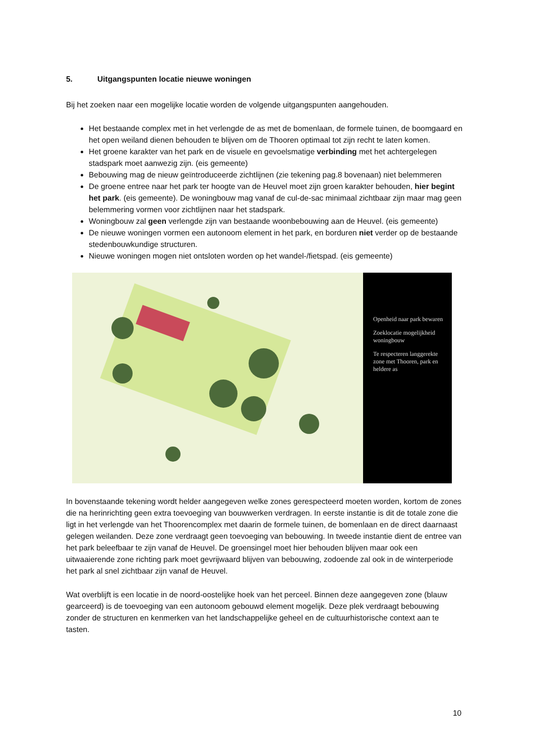5. Uitgangspunten locatie nieuwe woningen
Bij het zoeken naar een mogelijke locatie worden de volgende uitgangspunten aangehouden.
Het bestaande complex met in het verlengde de as met de bomenlaan, de formele tuinen, de boomgaard en het open weiland dienen behouden te blijven om de Thooren optimaal tot zijn recht te laten komen.
Het groene karakter van het park en de visuele en gevoelsmatige verbinding met het achtergelegen stadspark moet aanwezig zijn. (eis gemeente)
Bebouwing mag de nieuw geïntroduceerde zichtlijnen (zie tekening pag.8 bovenaan) niet belemmeren
De groene entree naar het park ter hoogte van de Heuvel moet zijn groen karakter behouden, hier begint het park. (eis gemeente). De woningbouw mag vanaf de cul-de-sac minimaal zichtbaar zijn maar mag geen belemmering vormen voor zichtlijnen naar het stadspark.
Woningbouw zal geen verlengde zijn van bestaande woonbebouwing aan de Heuvel. (eis gemeente)
De nieuwe woningen vormen een autonoom element in het park, en borduren niet verder op de bestaande stedenbouwkundige structuren.
Nieuwe woningen mogen niet ontsloten worden op het wandel-/fietspad. (eis gemeente)
Openheid naar park bewaren
Zoeklocatie mogelijkheid woningbouw
Te respecteren langgerekte zone met Thooren, park en heldere as
In bovenstaande tekening wordt helder aangegeven welke zones gerespecteerd moeten worden, kortom de zones die na herinrichting geen extra toevoeging van bouwwerken verdragen. In eerste instantie is dit de totale zone die ligt in het verlengde van het Thoorencomplex met daarin de formele tuinen, de bomenlaan en de direct daarnaast gelegen weilanden. Deze zone verdraagt geen toevoeging van bebouwing. In tweede instantie dient de entree van het park beleefbaar te zijn vanaf de Heuvel. De groensingel moet hier behouden blijven maar ook een uitwaaierende zone richting park moet gevrijwaard blijven van bebouwing, zodoende zal ook in de winterperiode het park al snel zichtbaar zijn vanaf de Heuvel.
Wat overblijft is een locatie in de noord-oostelijke hoek van het perceel. Binnen deze aangegeven zone (blauw gearceerd) is de toevoeging van een autonoom gebouwd element mogelijk. Deze plek verdraagt bebouwing zonder de structuren en kenmerken van het landschappelijke geheel en de cultuurhistorische context aan te tasten.
10